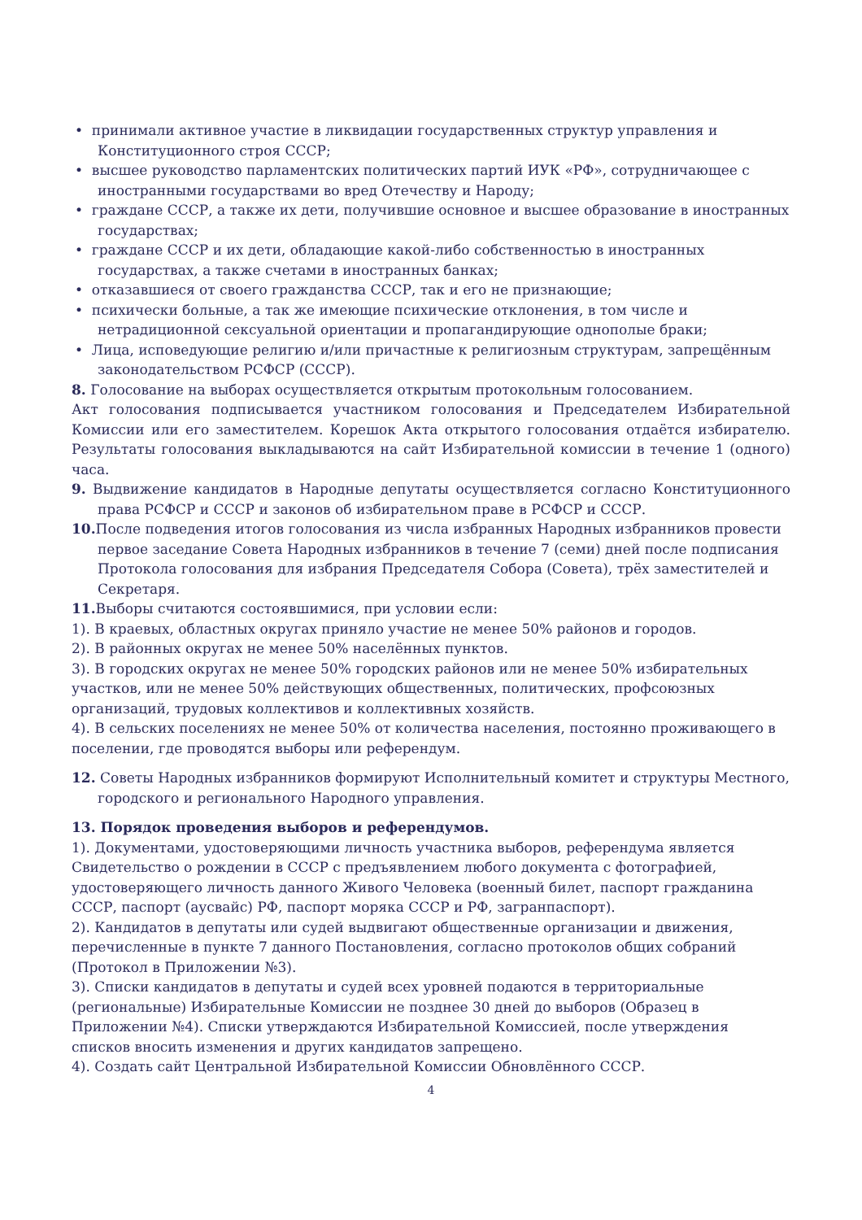• принимали активное участие в ликвидации государственных структур управления и Конституционного строя СССР;
• высшее руководство парламентских политических партий ИУК «РФ», сотрудничающее с иностранными государствами во вред Отечеству и Народу;
• граждане СССР, а также их дети, получившие основное и высшее образование в иностранных государствах;
• граждане СССР и их дети, обладающие какой-либо собственностью в иностранных государствах, а также счетами в иностранных банках;
• отказавшиеся от своего гражданства СССР, так и его не признающие;
• психически больные, а так же имеющие психические отклонения, в том числе и нетрадиционной сексуальной ориентации и пропагандирующие однополые браки;
• Лица, исповедующие религию и/или причастные к религиозным структурам, запрещённым законодательством РСФСР (СССР).
8. Голосование на выборах осуществляется открытым протокольным голосованием.
Акт голосования подписывается участником голосования и Председателем Избирательной Комиссии или его заместителем. Корешок Акта открытого голосования отдаётся избирателю. Результаты голосования выкладываются на сайт Избирательной комиссии в течение 1 (одного) часа.
9. Выдвижение кандидатов в Народные депутаты осуществляется согласно Конституционного права РСФСР и СССР и законов об избирательном праве в РСФСР и СССР.
10. После подведения итогов голосования из числа избранных Народных избранников провести первое заседание Совета Народных избранников в течение 7 (семи) дней после подписания Протокола голосования для избрания Председателя Собора (Совета), трёх заместителей и Секретаря.
11. Выборы считаются состоявшимися, при условии если:
1). В краевых, областных округах приняло участие не менее 50% районов и городов.
2). В районных округах не менее 50% населённых пунктов.
3). В городских округах не менее 50% городских районов или не менее 50% избирательных участков, или не менее 50% действующих общественных, политических, профсоюзных организаций, трудовых коллективов и коллективных хозяйств.
4). В сельских поселениях не менее 50% от количества населения, постоянно проживающего в поселении, где проводятся выборы или референдум.
12. Советы Народных избранников формируют Исполнительный комитет и структуры Местного, городского и регионального Народного управления.
13. Порядок проведения выборов и референдумов.
1). Документами, удостоверяющими личность участника выборов, референдума является Свидетельство о рождении в СССР с предъявлением любого документа с фотографией, удостоверяющего личность данного Живого Человека (военный билет, паспорт гражданина СССР, паспорт (аусвайс) РФ, паспорт моряка СССР и РФ, загранпаспорт).
2). Кандидатов в депутаты или судей выдвигают общественные организации и движения, перечисленные в пункте 7 данного Постановления, согласно протоколов общих собраний (Протокол в Приложении №3).
3). Списки кандидатов в депутаты и судей всех уровней подаются в территориальные (региональные) Избирательные Комиссии не позднее 30 дней до выборов (Образец в Приложении №4). Списки утверждаются Избирательной Комиссией, после утверждения списков вносить изменения и других кандидатов запрещено.
4). Создать сайт Центральной Избирательной Комиссии Обновлённого СССР.
4